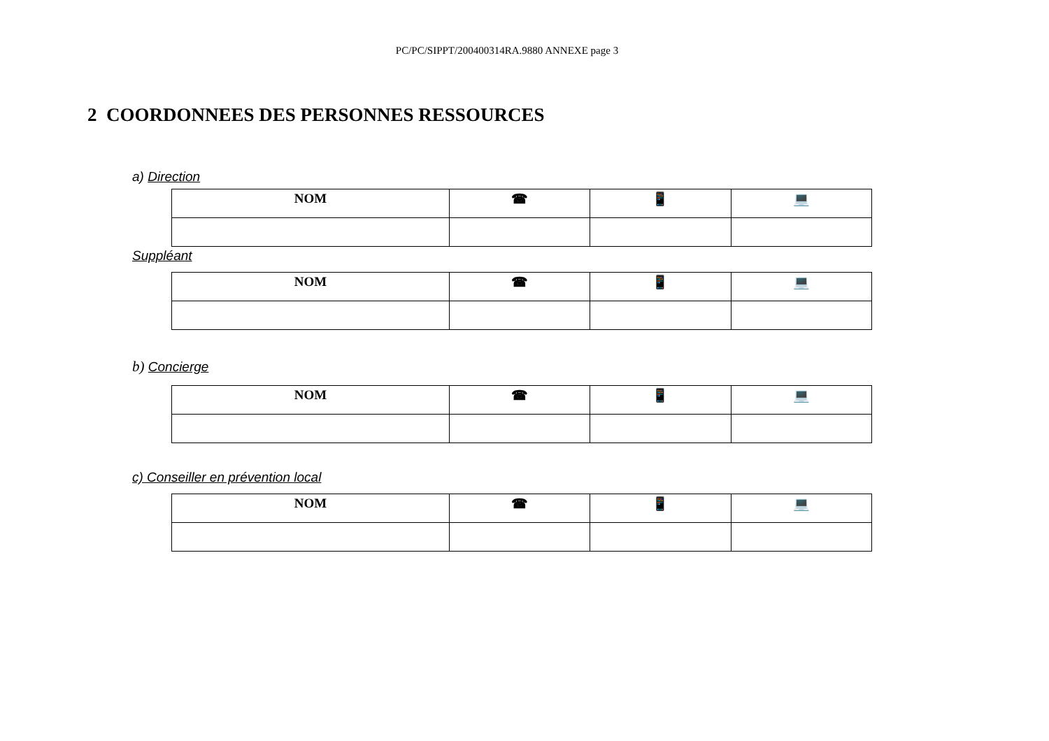PC/PC/SIPPT/200400314RA.9880 ANNEXE page 3
2 COORDONNEES DES PERSONNES RESSOURCES
a) Direction
| NOM | ☎ | 📱 | 💻 |
| --- | --- | --- | --- |
Suppléant
| NOM | ☎ | 📱 | 💻 |
| --- | --- | --- | --- |
b) Concierge
| NOM | ☎ | 📱 | 💻 |
| --- | --- | --- | --- |
c) Conseiller en prévention local
| NOM | ☎ | 📱 | 💻 |
| --- | --- | --- | --- |